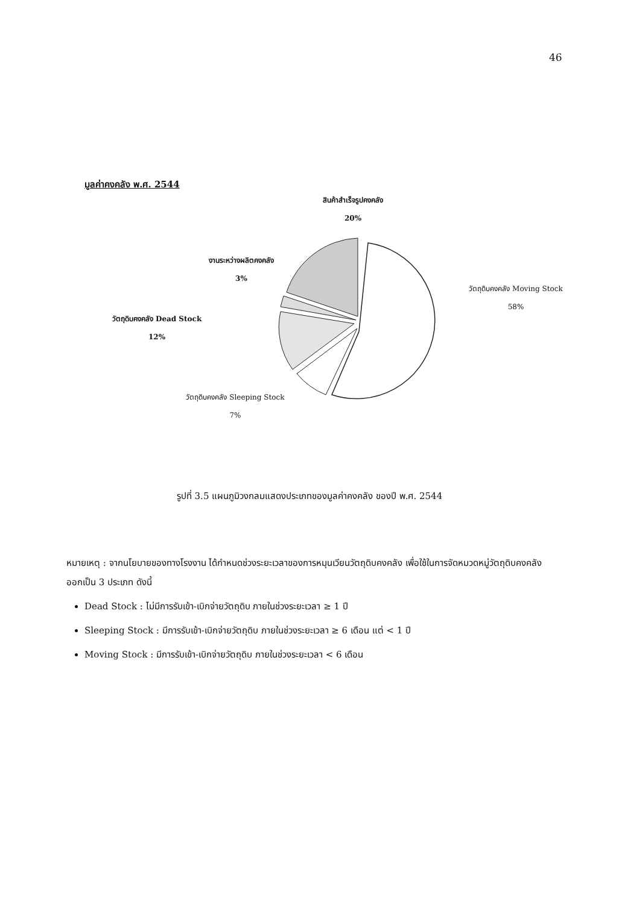46
มูลค่าคงคลัง พ.ศ. 2544
สินค้าสำเร็จรูปคงคลัง
20%
งานระหว่างผลิตคงคลัง
3%
วัตถุดิบคงคลัง Moving Stock
58%
วัตถุดิบคงคลัง Dead Stock
12%
วัตถุดิบคงคลัง Sleeping Stock
7%
รูปที่ 3.5 แผนภูมิวงกลมแสดงประเภทของมูลค่าคงคลัง ของปี พ.ศ. 2544
หมายเหตุ : จากนโยบายของทางโรงงาน ได้กำหนดช่วงระยะเวลาของการหมุนเวียนวัตถุดิบคงคลัง เพื่อใช้ในการจัดหมวดหมู่วัตถุดิบคงคลัง ออกเป็น 3 ประเภท ดังนี้
Dead Stock : ไม่มีการรับเข้า-เบิกจ่ายวัตถุดิบ ภายในช่วงระยะเวลา ≥ 1 ปี
Sleeping Stock : มีการรับเข้า-เบิกจ่ายวัตถุดิบ ภายในช่วงระยะเวลา ≥ 6 เดือน แต่ < 1 ปี
Moving Stock : มีการรับเข้า-เบิกจ่ายวัตถุดิบ ภายในช่วงระยะเวลา < 6 เดือน